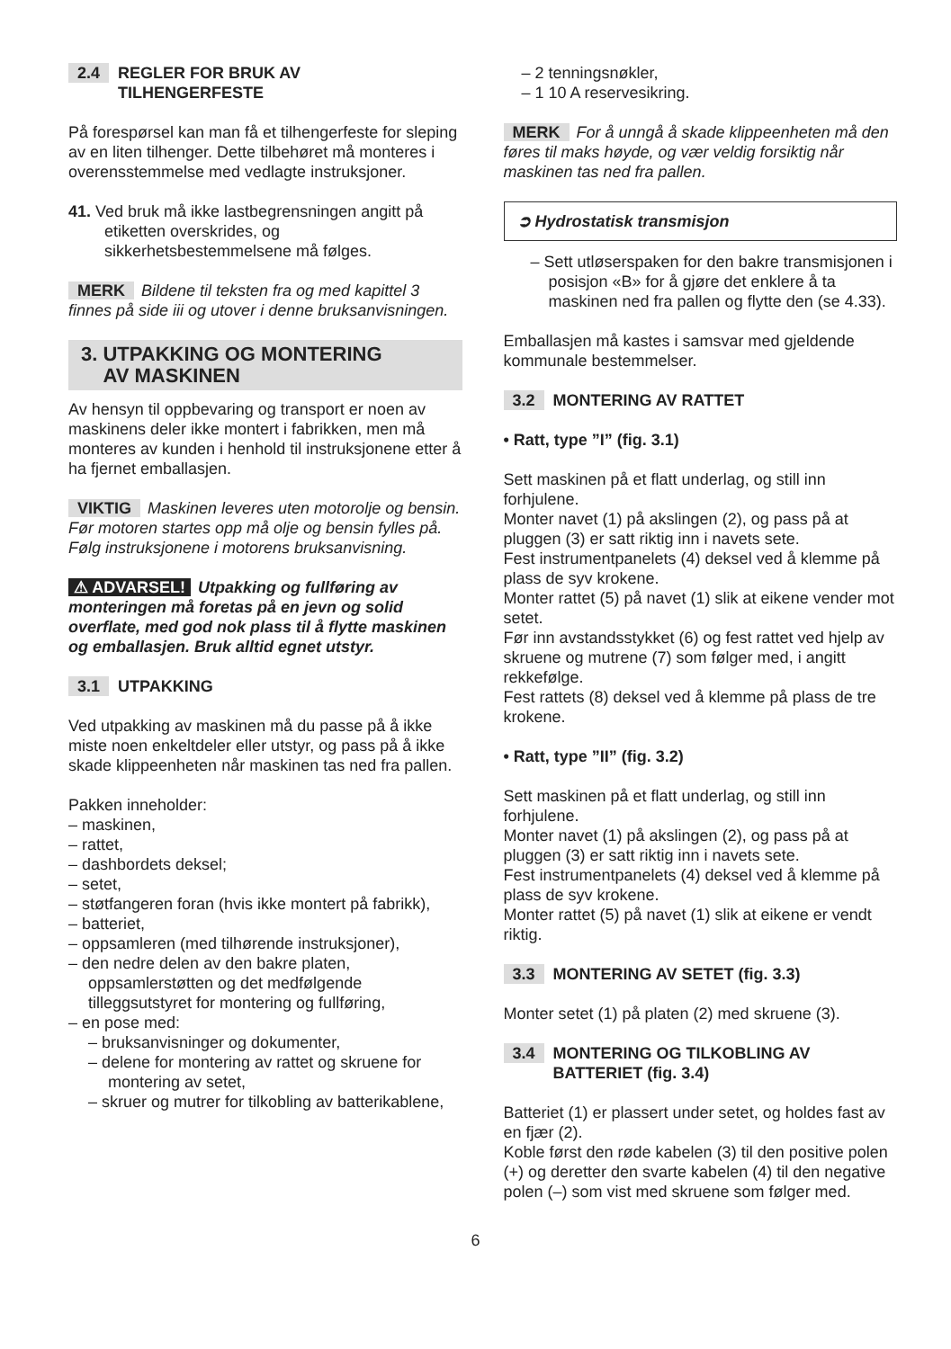2.4 REGLER FOR BRUK AV
TILHENGERFESTE
På forespørsel kan man få et tilhengerfeste for sleping av en liten tilhenger. Dette tilbehøret må monteres i overensstemmelse med vedlagte instruksjoner.
41. Ved bruk må ikke lastbegrensningen angitt på etiketten overskrides, og sikkerhetsbestemmelsene må følges.
MERK Bildene til teksten fra og med kapittel 3 finnes på side iii og utover i denne bruksanvisningen.
3. UTPAKKING OG MONTERING
AV MASKINEN
Av hensyn til oppbevaring og transport er noen av maskinens deler ikke montert i fabrikken, men må monteres av kunden i henhold til instruksjonene etter å ha fjernet emballasjen.
VIKTIG Maskinen leveres uten motorolje og bensin. Før motoren startes opp må olje og bensin fylles på. Følg instruksjonene i motorens bruksanvisning.
⚠ ADVARSEL! Utpakking og fullføring av monteringen må foretas på en jevn og solid overflate, med god nok plass til å flytte maskinen og emballasjen. Bruk alltid egnet utstyr.
3.1 UTPAKKING
Ved utpakking av maskinen må du passe på å ikke miste noen enkeltdeler eller utstyr, og pass på å ikke skade klippeenheten når maskinen tas ned fra pallen.
Pakken inneholder:
– maskinen,
– rattet,
– dashbordets deksel;
– setet,
– støtfangeren foran (hvis ikke montert på fabrikk),
– batteriet,
– oppsamleren (med tilhørende instruksjoner),
– den nedre delen av den bakre platen, oppsamlerstøtten og det medfølgende tilleggsutstyret for montering og fullføring,
– en pose med:
– bruksanvisninger og dokumenter,
– delene for montering av rattet og skruene for montering av setet,
– skruer og mutrer for tilkobling av batterikablene,
– 2 tenningsnøkler,
– 1 10 A reservesikring.
MERK For å unngå å skade klippeenheten må den føres til maks høyde, og vær veldig forsiktig når maskinen tas ned fra pallen.
➲ Hydrostatisk transmisjon
– Sett utløserspaken for den bakre transmisjonen i posisjon «B» for å gjøre det enklere å ta maskinen ned fra pallen og flytte den (se 4.33).
Emballasjen må kastes i samsvar med gjeldende kommunale bestemmelser.
3.2 MONTERING AV RATTET
• Ratt, type ”I” (fig. 3.1)
Sett maskinen på et flatt underlag, og still inn forhjulene.
Monter navet (1) på akslingen (2), og pass på at pluggen (3) er satt riktig inn i navets sete.
Fest instrumentpanelets (4) deksel ved å klemme på plass de syv krokene.
Monter rattet (5) på navet (1) slik at eikene vender mot setet.
Før inn avstandsstykket (6) og fest rattet ved hjelp av skruene og mutrene (7) som følger med, i angitt rekkefølge.
Fest rattets (8) deksel ved å klemme på plass de tre krokene.
• Ratt, type ”II” (fig. 3.2)
Sett maskinen på et flatt underlag, og still inn forhjulene.
Monter navet (1) på akslingen (2), og pass på at pluggen (3) er satt riktig inn i navets sete.
Fest instrumentpanelets (4) deksel ved å klemme på plass de syv krokene.
Monter rattet (5) på navet (1) slik at eikene er vendt riktig.
3.3 MONTERING AV SETET (fig. 3.3)
Monter setet (1) på platen (2) med skruene (3).
3.4 MONTERING OG TILKOBLING AV
BATTERIET (fig. 3.4)
Batteriet (1) er plassert under setet, og holdes fast av en fjær (2).
Koble først den røde kabelen (3) til den positive polen (+) og deretter den svarte kabelen (4) til den negative polen (–) som vist med skruene som følger med.
6